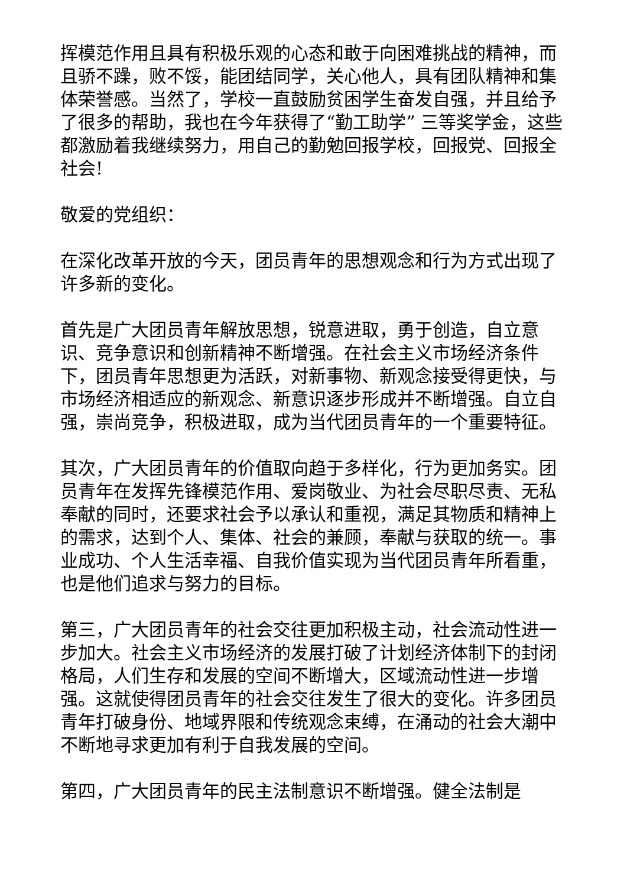挥模范作用且具有积极乐观的心态和敢于向困难挑战的精神，而且骄不躁，败不馁，能团结同学，关心他人，具有团队精神和集体荣誉感。当然了，学校一直鼓励贫困学生奋发自强，并且给予了很多的帮助，我也在今年获得了“勤工助学” 三等奖学金，这些都激励着我继续努力，用自己的勤勉回报学校，回报党、回报全社会!
敬爱的党组织：
在深化改革开放的今天，团员青年的思想观念和行为方式出现了许多新的变化。
首先是广大团员青年解放思想，锐意进取，勇于创造，自立意识、竞争意识和创新精神不断增强。在社会主义市场经济条件下，团员青年思想更为活跃，对新事物、新观念接受得更快，与市场经济相适应的新观念、新意识逐步形成并不断增强。自立自强，崇尚竞争，积极进取，成为当代团员青年的一个重要特征。
其次，广大团员青年的价值取向趋于多样化，行为更加务实。团员青年在发挥先锋模范作用、爱岗敬业、为社会尽职尽责、无私奉献的同时，还要求社会予以承认和重视，满足其物质和精神上的需求，达到个人、集体、社会的兼顾，奉献与获取的统一。事业成功、个人生活幸福、自我价值实现为当代团员青年所看重，也是他们追求与努力的目标。
第三，广大团员青年的社会交往更加积极主动，社会流动性进一步加大。社会主义市场经济的发展打破了计划经济体制下的封闭格局，人们生存和发展的空间不断增大，区域流动性进一步增强。这就使得团员青年的社会交往发生了很大的变化。许多团员青年打破身份、地域界限和传统观念束缚，在涌动的社会大潮中不断地寻求更加有利于自我发展的空间。
第四，广大团员青年的民主法制意识不断增强。健全法制是